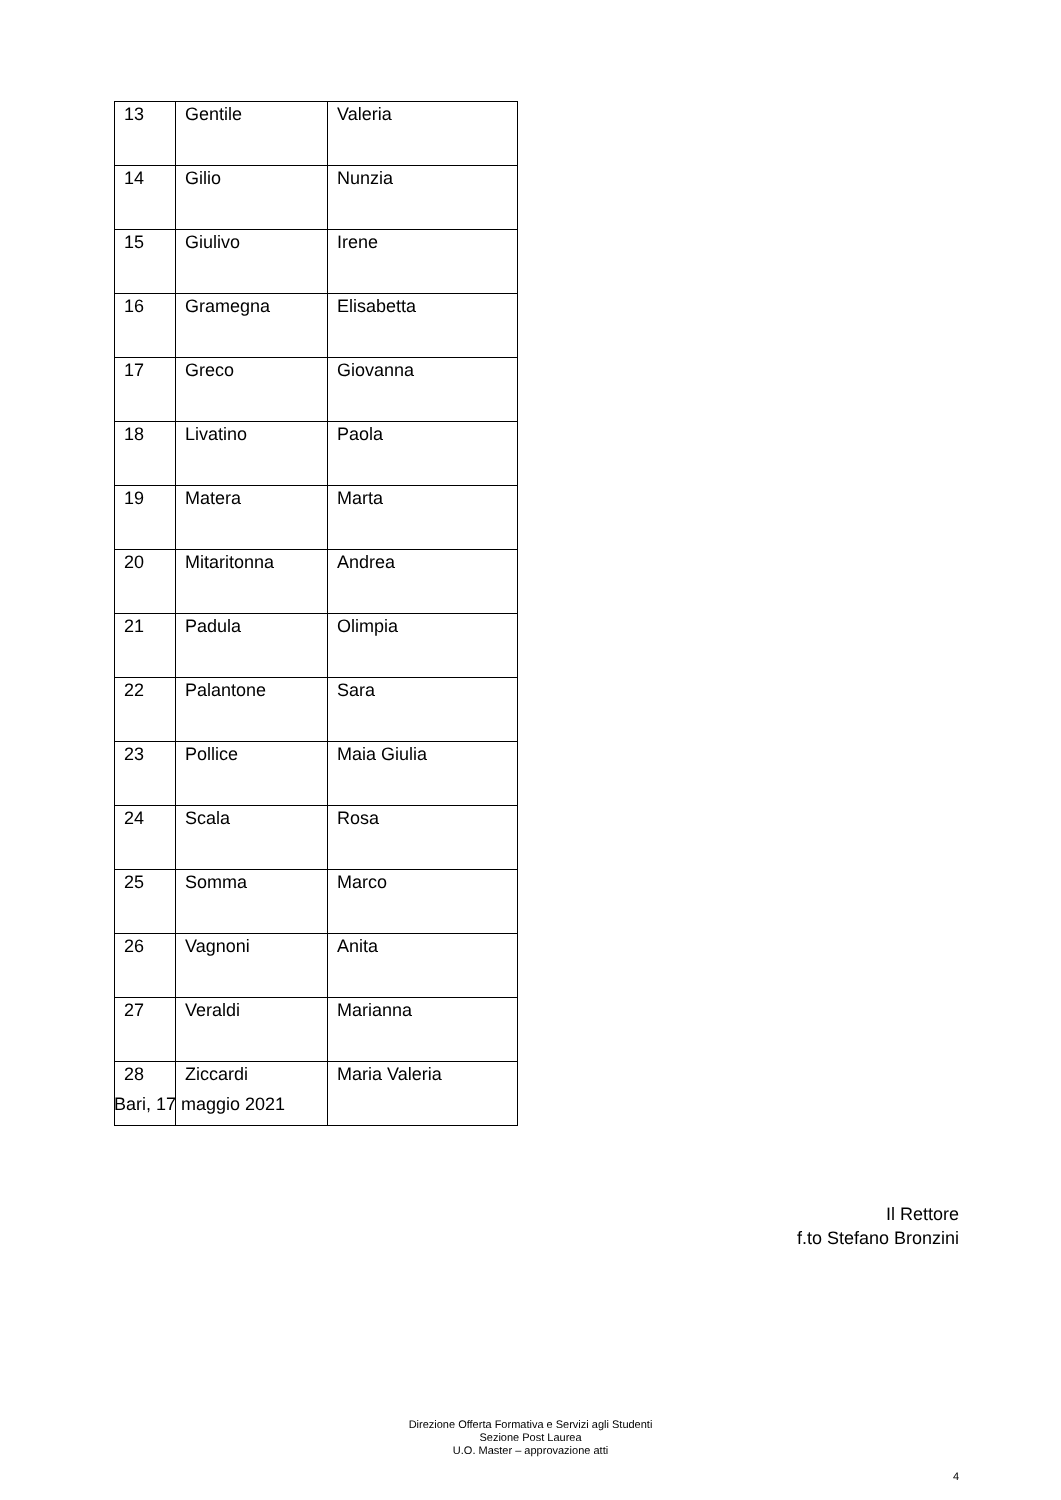| 13 | Gentile | Valeria |
| 14 | Gilio | Nunzia |
| 15 | Giulivo | Irene |
| 16 | Gramegna | Elisabetta |
| 17 | Greco | Giovanna |
| 18 | Livatino | Paola |
| 19 | Matera | Marta |
| 20 | Mitaritonna | Andrea |
| 21 | Padula | Olimpia |
| 22 | Palantone | Sara |
| 23 | Pollice | Maia Giulia |
| 24 | Scala | Rosa |
| 25 | Somma | Marco |
| 26 | Vagnoni | Anita |
| 27 | Veraldi | Marianna |
| 28 | Ziccardi | Maria Valeria |
Bari, 17 maggio 2021
Il Rettore
f.to Stefano Bronzini
Direzione Offerta Formativa e Servizi agli Studenti
Sezione Post Laurea
U.O. Master – approvazione atti
4